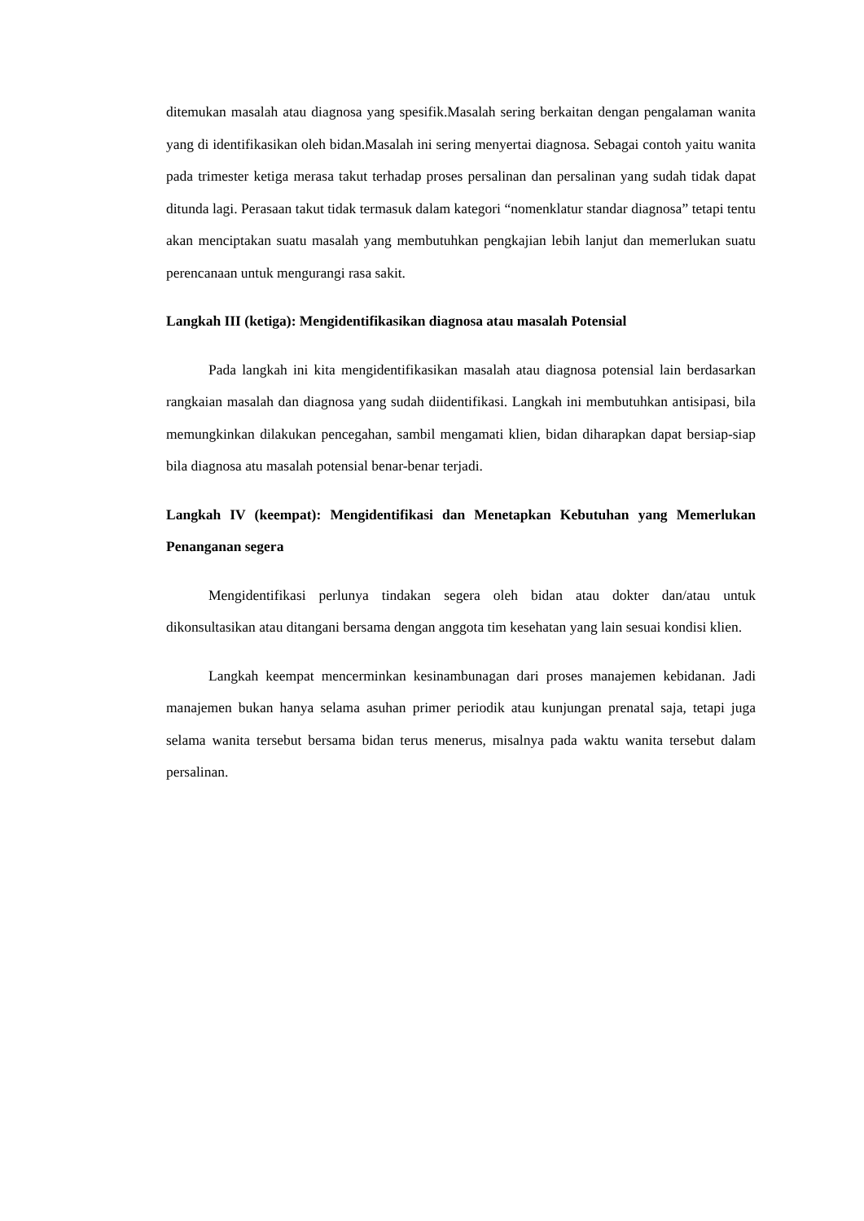ditemukan masalah atau diagnosa yang spesifik.Masalah sering berkaitan dengan pengalaman wanita yang di identifikasikan oleh bidan.Masalah ini sering menyertai diagnosa. Sebagai contoh yaitu wanita pada trimester ketiga merasa takut terhadap proses persalinan dan persalinan yang sudah tidak dapat ditunda lagi. Perasaan takut tidak termasuk dalam kategori “nomenklatur standar diagnosa” tetapi tentu akan menciptakan suatu masalah yang membutuhkan pengkajian lebih lanjut dan memerlukan suatu perencanaan untuk mengurangi rasa sakit.
Langkah III (ketiga): Mengidentifikasikan diagnosa atau masalah Potensial
Pada langkah ini kita mengidentifikasikan masalah atau diagnosa potensial lain berdasarkan rangkaian masalah dan diagnosa yang sudah diidentifikasi. Langkah ini membutuhkan antisipasi, bila memungkinkan dilakukan pencegahan, sambil mengamati klien, bidan diharapkan dapat bersiap-siap bila diagnosa atu masalah potensial benar-benar terjadi.
Langkah IV (keempat): Mengidentifikasi dan Menetapkan Kebutuhan yang Memerlukan Penanganan segera
Mengidentifikasi perlunya tindakan segera oleh bidan atau dokter dan/atau untuk dikonsultasikan atau ditangani bersama dengan anggota tim kesehatan yang lain sesuai kondisi klien.
Langkah keempat mencerminkan kesinambunagan dari proses manajemen kebidanan. Jadi manajemen bukan hanya selama asuhan primer periodik atau kunjungan prenatal saja, tetapi juga selama wanita tersebut bersama bidan terus menerus, misalnya pada waktu wanita tersebut dalam persalinan.